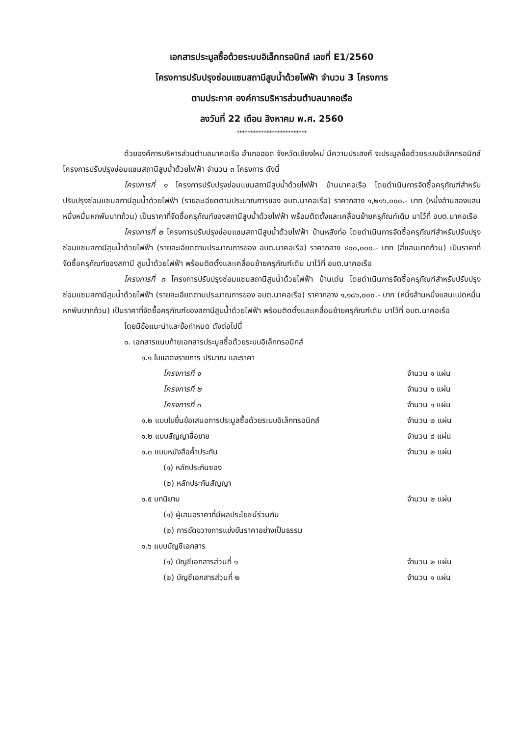เอกสารประมูลซื้อด้วยระบบอิเล็กทรอนิกส์ เลขที่ E1/2560
โครงการปรับปรุงซ่อมแซมสถานีสูบน้ำด้วยไฟฟ้า จำนวน 3 โครงการ
ตามประกาศ องค์การบริหารส่วนตำบลนาคอเรือ
ลงวันที่ 22 เดือน สิงหาคม พ.ศ. 2560
**************************
ด้วยองค์การบริหารส่วนตำบลนาคอเรือ อำเภอฮอด จังหวัดเชียงใหม่ มีความประสงค์ จะประมูลซื้อด้วยระบบอิเล็กทรอนิกส์ โครงการปรับปรุงซ่อมแซมสถานีสูบน้ำด้วยไฟฟ้า จำนวน ๓ โครงการ ดังนี้
โครงการที่ ๑ โครงการปรับปรุงซ่อมแซมสถานีสูบน้ำด้วยไฟฟ้า บ้านนาคอเรือ โดยดำเนินการจัดซื้อครุภัณฑ์สำหรับปรับปรุงซ่อมแซมสถานีสูบน้ำด้วยไฟฟ้า (รายละเอียดตามประมาณการของ อบต.นาคอเรือ) ราคากลาง ๑,๒๑๖,๐๐๐.- บาท (หนึ่งล้านสองแสนหนึ่งหมื่นหกพันบาทถ้วน) เป็นราคาที่จัดซื้อครุภัณฑ์ของสถานีสูบน้ำด้วยไฟฟ้า พร้อมติดตั้งและเคลื่อนย้ายครุภัณฑ์เดิม มาไว้ที่ อบต.นาคอเรือ
โครงการที่ ๒ โครงการปรับปรุงซ่อมแซมสถานีสูบน้ำด้วยไฟฟ้า บ้านหลังท่อ โดยดำเนินการจัดซื้อครุภัณฑ์สำหรับปรับปรุงซ่อมแซมสถานีสูบน้ำด้วยไฟฟ้า (รายละเอียดตามประมาณการของ อบต.นาคอเรือ) ราคากลาง ๔๐๐,๐๐๐.- บาท (สี่แสนบาทถ้วน) เป็นราคาที่จัดซื้อครุภัณฑ์ของสถานี สูบน้ำด้วยไฟฟ้า พร้อมติดตั้งและเคลื่อนย้ายครุภัณฑ์เดิม มาไว้ที่ อบต.นาคอเรือ
โครงการที่ ๓ โครงการปรับปรุงซ่อมแซมสถานีสูบน้ำด้วยไฟฟ้า บ้านเด่น โดยดำเนินการจัดซื้อครุภัณฑ์สำหรับปรับปรุงซ่อมแซมสถานีสูบน้ำด้วยไฟฟ้า (รายละเอียดตามประมาณการของ อบต.นาคอเรือ) ราคากลาง ๑,๑๘๖,๐๐๐.- บาท (หนึ่งล้านหนึ่งแสนแปดหมื่นหกพันบาทถ้วน) เป็นราคาที่จัดซื้อครุภัณฑ์ของสถานีสูบน้ำด้วยไฟฟ้า พร้อมติดตั้งและเคลื่อนย้ายครุภัณฑ์เดิม มาไว้ที่ อบต.นาคอเรือ
โดยมีข้อแนะนำและข้อกำหนด ดังต่อไปนี้
๑. เอกสารแนบท้ายเอกสารประมูลซื้อด้วยระบบอิเล็กทรอนิกส์
๑.๑ ใบแสดงรายการ ปริมาณ และราคา
โครงการที่ ๑ จำนวน ๑ แผ่น
โครงการที่ ๒ จำนวน ๑ แผ่น
โครงการที่ ๓ จำนวน ๑ แผ่น
๑.๒ แบบใบยื่นข้อเสนอการประมูลซื้อด้วยระบบอิเล็กทรอนิกส์ จำนวน ๒ แผ่น
๑.๒ แบบสัญญาซื้อขาย จำนวน ๘ แผ่น
๑.๓ แบบหนังสือค้ำประกัน จำนวน ๒ แผ่น
(๑) หลักประกันซอง
(๒) หลักประกันสัญญา
๑.๕ บทนิยาม จำนวน ๒ แผ่น
(๑) ผู้เสนอราคาที่มีผลประโยชน์ร่วมกัน
(๒) การขัดขวางการแข่งขันราคาอย่างเป็นธรรม
๑.๖ แบบบัญชีเอกสาร
(๑) บัญชีเอกสารส่วนที่ ๑ จำนวน ๒ แผ่น
(๒) บัญชีเอกสารส่วนที่ ๒ จำนวน ๑ แผ่น